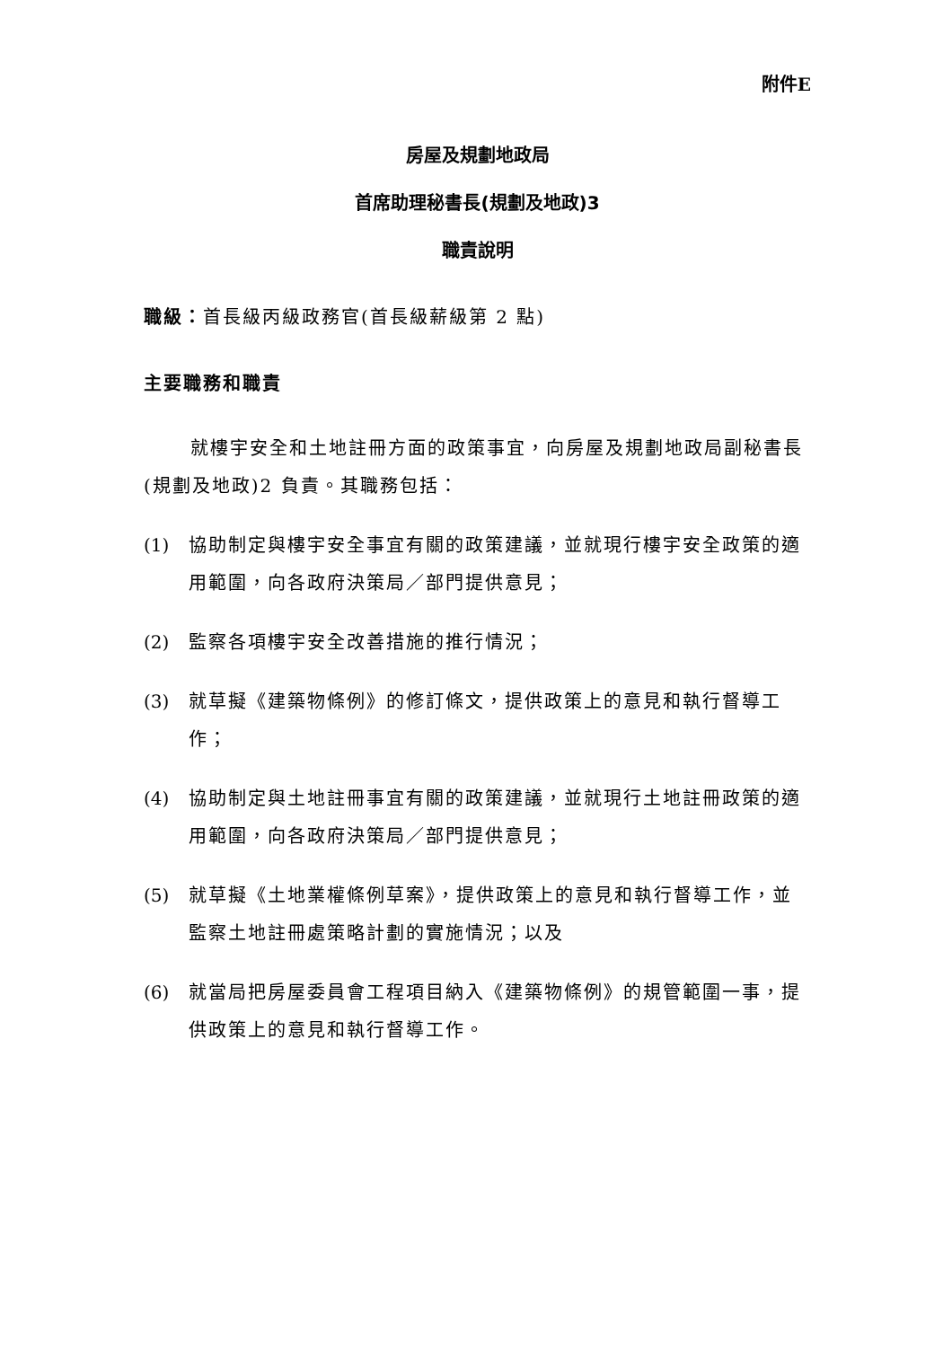附件E
房屋及規劃地政局
首席助理秘書長(規劃及地政)3
職責說明
職級：首長級丙級政務官(首長級薪級第 2 點)
主要職務和職責
就樓宇安全和土地註冊方面的政策事宜，向房屋及規劃地政局副秘書長(規劃及地政)2 負責。其職務包括：
(1) 協助制定與樓宇安全事宜有關的政策建議，並就現行樓宇安全政策的適用範圍，向各政府決策局／部門提供意見；
(2) 監察各項樓宇安全改善措施的推行情況；
(3) 就草擬《建築物條例》的修訂條文，提供政策上的意見和執行督導工作；
(4) 協助制定與土地註冊事宜有關的政策建議，並就現行土地註冊政策的適用範圍，向各政府決策局／部門提供意見；
(5) 就草擬《土地業權條例草案》，提供政策上的意見和執行督導工作，並監察土地註冊處策略計劃的實施情況；以及
(6) 就當局把房屋委員會工程項目納入《建築物條例》的規管範圍一事，提供政策上的意見和執行督導工作。